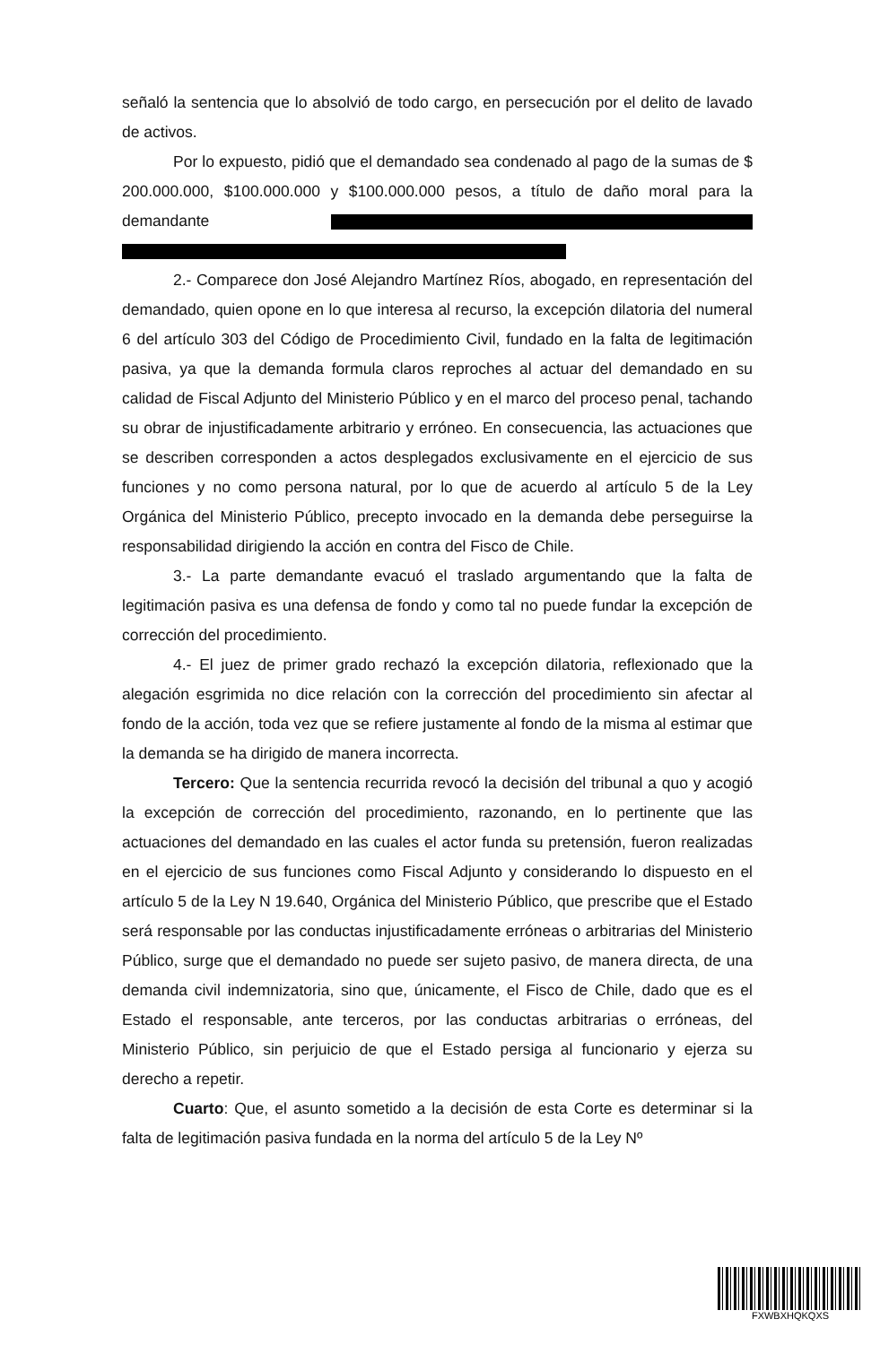señaló la sentencia que lo absolvió de todo cargo, en persecución por el delito de lavado de activos.
Por lo expuesto, pidió que el demandado sea condenado al pago de la sumas de $ 200.000.000, $100.000.000 y $100.000.000 pesos, a título de daño moral para la demandante
2.- Comparece don José Alejandro Martínez Ríos, abogado, en representación del demandado, quien opone en lo que interesa al recurso, la excepción dilatoria del numeral 6 del artículo 303 del Código de Procedimiento Civil, fundado en la falta de legitimación pasiva, ya que la demanda formula claros reproches al actuar del demandado en su calidad de Fiscal Adjunto del Ministerio Público y en el marco del proceso penal, tachando su obrar de injustificadamente arbitrario y erróneo. En consecuencia, las actuaciones que se describen corresponden a actos desplegados exclusivamente en el ejercicio de sus funciones y no como persona natural, por lo que de acuerdo al artículo 5 de la Ley Orgánica del Ministerio Público, precepto invocado en la demanda debe perseguirse la responsabilidad dirigiendo la acción en contra del Fisco de Chile.
3.- La parte demandante evacuó el traslado argumentando que la falta de legitimación pasiva es una defensa de fondo y como tal no puede fundar la excepción de corrección del procedimiento.
4.- El juez de primer grado rechazó la excepción dilatoria, reflexionado que la alegación esgrimida no dice relación con la corrección del procedimiento sin afectar al fondo de la acción, toda vez que se refiere justamente al fondo de la misma al estimar que la demanda se ha dirigido de manera incorrecta.
Tercero: Que la sentencia recurrida revocó la decisión del tribunal a quo y acogió la excepción de corrección del procedimiento, razonando, en lo pertinente que las actuaciones del demandado en las cuales el actor funda su pretensión, fueron realizadas en el ejercicio de sus funciones como Fiscal Adjunto y considerando lo dispuesto en el artículo 5 de la Ley N 19.640, Orgánica del Ministerio Público, que prescribe que el Estado será responsable por las conductas injustificadamente erróneas o arbitrarias del Ministerio Público, surge que el demandado no puede ser sujeto pasivo, de manera directa, de una demanda civil indemnizatoria, sino que, únicamente, el Fisco de Chile, dado que es el Estado el responsable, ante terceros, por las conductas arbitrarias o erróneas, del Ministerio Público, sin perjuicio de que el Estado persiga al funcionario y ejerza su derecho a repetir.
Cuarto: Que, el asunto sometido a la decisión de esta Corte es determinar si la falta de legitimación pasiva fundada en la norma del artículo 5 de la Ley Nº
FXWBXHQKQXS